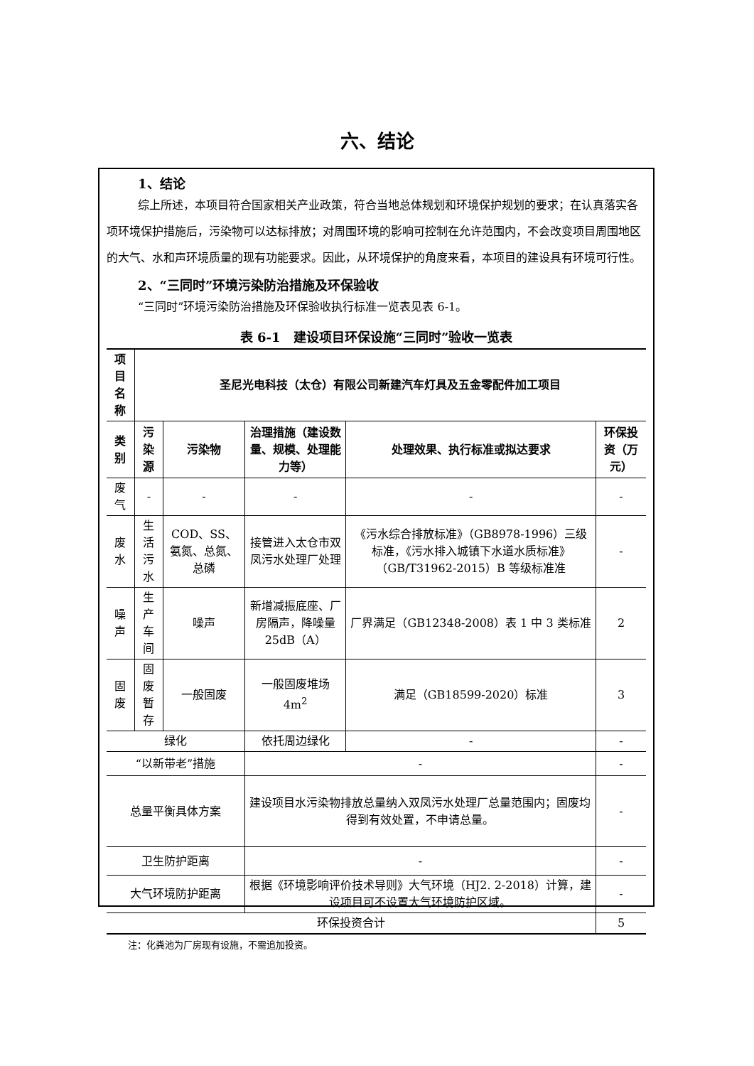六、结论
1、结论
综上所述，本项目符合国家相关产业政策，符合当地总体规划和环境保护规划的要求；在认真落实各项环境保护措施后，污染物可以达标排放；对周围环境的影响可控制在允许范围内，不会改变项目周围地区的大气、水和声环境质量的现有功能要求。因此，从环境保护的角度来看，本项目的建设具有环境可行性。
2、“三同时”环境污染防治措施及环保验收
“三同时”环境污染防治措施及环保验收执行标准一览表见表 6-1。
表 6-1　建设项目环保设施“三同时”验收一览表
| 项目名称 | 圣尼光电科技（太仓）有限公司新建汽车灯具及五金零配件加工项目 | | | | |
| --- | --- | --- | --- | --- | --- |
| 类别 | 污染源 | 污染物 | 治理措施（建设数量、规模、处理能力等） | 处理效果、执行标准或拟达要求 | 环保投资（万元） |
| 废气 | - | - | - | - | - |
| 废水 | 生活污水 | COD、SS、氨氮、总氮、总磷 | 接管进入太仓市双凤污水处理厂处理 | 《污水综合排放标准》（GB8978-1996）三级标准，《污水排入城镇下水道水质标准》（GB/T31962-2015）B 等级标准准 | - |
| 噪声 | 生产车间 | 噪声 | 新增减振底座、厂房隔声，降噪量 25dB（A） | 厂界满足（GB12348-2008）表 1 中 3 类标准 | 2 |
| 固废 | 固废暂存 | 一般固废 | 一般固废堆场 4m<sup>2</sup> | 满足（GB18599-2020）标准 | 3 |
| 绿化 | | | 依托周边绿化 | - | - |
| “以新带老”措施 | | | - | | - |
| 总量平衡具体方案 | | | 建设项目水污染物排放总量纳入双凤污水处理厂总量范围内；固废均得到有效处置，不申请总量。 | | - |
| 卫生防护距离 | | | - | | - |
| 大气环境防护距离 | | | 根据《环境影响评价技术导则》大气环境（HJ2. 2-2018）计算，建设项目可不设置大气环境防护区域。 | | - |
| 环保投资合计 | | | | | 5 |
注：化粪池为厂房现有设施，不需追加投资。